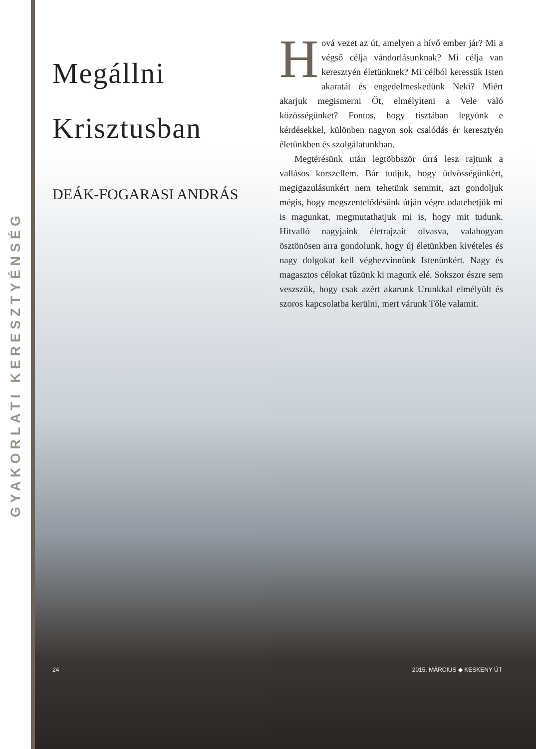GYAKORLATI KERESZTYÉNSÉG
Megállni
Krisztusban
DEÁK-FOGARASI ANDRÁS
Hová vezet az út, amelyen a hívő ember jár? Mi a végső célja vándorlásunknak? Mi célja van keresztyén életünknek? Mi célból keressük Isten akaratát és engedelmeskedünk Neki? Miért akarjuk megismerni Őt, elmélyíteni a Vele való közösségünket? Fontos, hogy tisztában legyünk e kérdésekkel, különben nagyon sok csalódás ér keresztyén életünkben és szolgálatunkban.
Megtérésünk után legtöbbször úrrá lesz rajtunk a vallásos korszellem. Bár tudjuk, hogy üdvösségünkért, megigazulásunkért nem tehetünk semmit, azt gondoljuk mégis, hogy megszentelődésünk útján végre odatehetjük mi is magunkat, megmutathatjuk mi is, hogy mit tudunk. Hitvalló nagyjaink életrajzait olvasva, valahogyan ösztönösen arra gondolunk, hogy új életünkben kivételes és nagy dolgokat kell véghezvinnünk Istenünkért. Nagy és magasztos célokat tűzünk ki magunk elé. Sokszor észre sem veszszük, hogy csak azért akarunk Urunkkal elmélyült és szoros kapcsolatba kerülni, mert várunk Tőle valamit.
24 2015. MÁRCIUS ◆ KESKENY ÚT